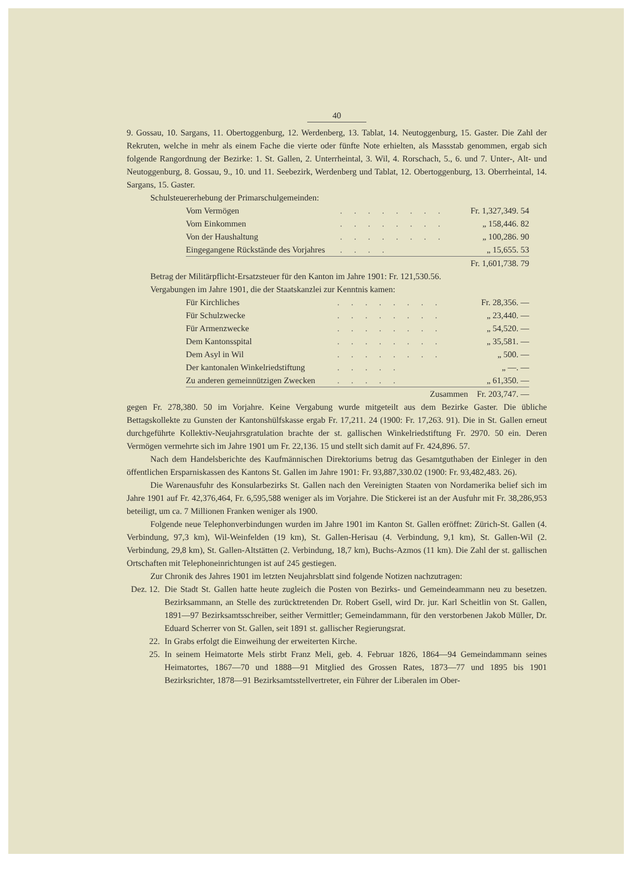40
9. Gossau, 10. Sargans, 11. Obertoggenburg, 12. Werdenberg, 13. Tablat, 14. Neutoggenburg, 15. Gaster. Die Zahl der Rekruten, welche in mehr als einem Fache die vierte oder fünfte Note erhielten, als Massstab genommen, ergab sich folgende Rangordnung der Bezirke: 1. St. Gallen, 2. Unterrheintal, 3. Wil, 4. Rorschach, 5., 6. und 7. Unter-, Alt- und Neutoggenburg, 8. Gossau, 9., 10. und 11. Seebezirk, Werdenberg und Tablat, 12. Obertoggenburg, 13. Oberrheintal, 14. Sargans, 15. Gaster.
Schulsteuererhebung der Primarschulgemeinden:
| Vom Vermögen | ........ | Fr. 1,327,349. 54 |
| Vom Einkommen | ........ | „ 158,446. 82 |
| Von der Haushaltung | ........ | „ 100,286. 90 |
| Eingegangene Rückstände des Vorjahres | .... | „ 15,655. 53 |
| | | Fr. 1,601,738. 79 |
Betrag der Militärpflicht-Ersatzsteuer für den Kanton im Jahre 1901: Fr. 121,530.56.
Vergabungen im Jahre 1901, die der Staatskanzlei zur Kenntnis kamen:
| Für Kirchliches | ........ | Fr. 28,356. — |
| Für Schulzwecke | ........ | „ 23,440. — |
| Für Armenzwecke | ........ | „ 54,520. — |
| Dem Kantonsspital | ........ | „ 35,581. — |
| Dem Asyl in Wil | ........ | „ 500. — |
| Der kantonalen Winkelriedstiftung | ..... | „ —. — |
| Zu anderen gemeinnützigen Zwecken | ..... | „ 61,350. — |
| | Zusammen | Fr. 203,747. — |
gegen Fr. 278,380. 50 im Vorjahre. Keine Vergabung wurde mitgeteilt aus dem Bezirke Gaster. Die übliche Bettagskollekte zu Gunsten der Kantonshülfskasse ergab Fr. 17,211. 24 (1900: Fr. 17,263. 91). Die in St. Gallen erneut durchgeführte Kollektiv-Neujahrsgratulation brachte der st. gallischen Winkelriedstiftung Fr. 2970. 50 ein. Deren Vermögen vermehrte sich im Jahre 1901 um Fr. 22,136. 15 und stellt sich damit auf Fr. 424,896. 57.
Nach dem Handelsberichte des Kaufmännischen Direktoriums betrug das Gesamtguthaben der Einleger in den öffentlichen Ersparniskassen des Kantons St. Gallen im Jahre 1901: Fr. 93,887,330.02 (1900: Fr. 93,482,483. 26).
Die Warenausfuhr des Konsularbezirks St. Gallen nach den Vereinigten Staaten von Nordamerika belief sich im Jahre 1901 auf Fr. 42,376,464, Fr. 6,595,588 weniger als im Vorjahre. Die Stickerei ist an der Ausfuhr mit Fr. 38,286,953 beteiligt, um ca. 7 Millionen Franken weniger als 1900.
Folgende neue Telephonverbindungen wurden im Jahre 1901 im Kanton St. Gallen eröffnet: Zürich-St. Gallen (4. Verbindung, 97,3 km), Wil-Weinfelden (19 km), St. Gallen-Herisau (4. Verbindung, 9,1 km), St. Gallen-Wil (2. Verbindung, 29,8 km), St. Gallen-Altstätten (2. Verbindung, 18,7 km), Buchs-Azmos (11 km). Die Zahl der st. gallischen Ortschaften mit Telephoneinrichtungen ist auf 245 gestiegen.
Zur Chronik des Jahres 1901 im letzten Neujahrsblatt sind folgende Notizen nachzutragen:
Dez. 12.
Die Stadt St. Gallen hatte heute zugleich die Posten von Bezirks- und Gemeindeammann neu zu besetzen. Bezirksammann, an Stelle des zurücktretenden Dr. Robert Gsell, wird Dr. jur. Karl Scheitlin von St. Gallen, 1891—97 Bezirksamtsschreiber, seither Vermittler; Gemeindammann, für den verstorbenen Jakob Müller, Dr. Eduard Scherrer von St. Gallen, seit 1891 st. gallischer Regierungsrat.
22. In Grabs erfolgt die Einweihung der erweiterten Kirche.
25. In seinem Heimatorte Mels stirbt Franz Meli, geb. 4. Februar 1826, 1864—94 Gemeindammann seines Heimatortes, 1867—70 und 1888—91 Mitglied des Grossen Rates, 1873—77 und 1895 bis 1901 Bezirksrichter, 1878—91 Bezirksamtsstellvertreter, ein Führer der Liberalen im Ober-